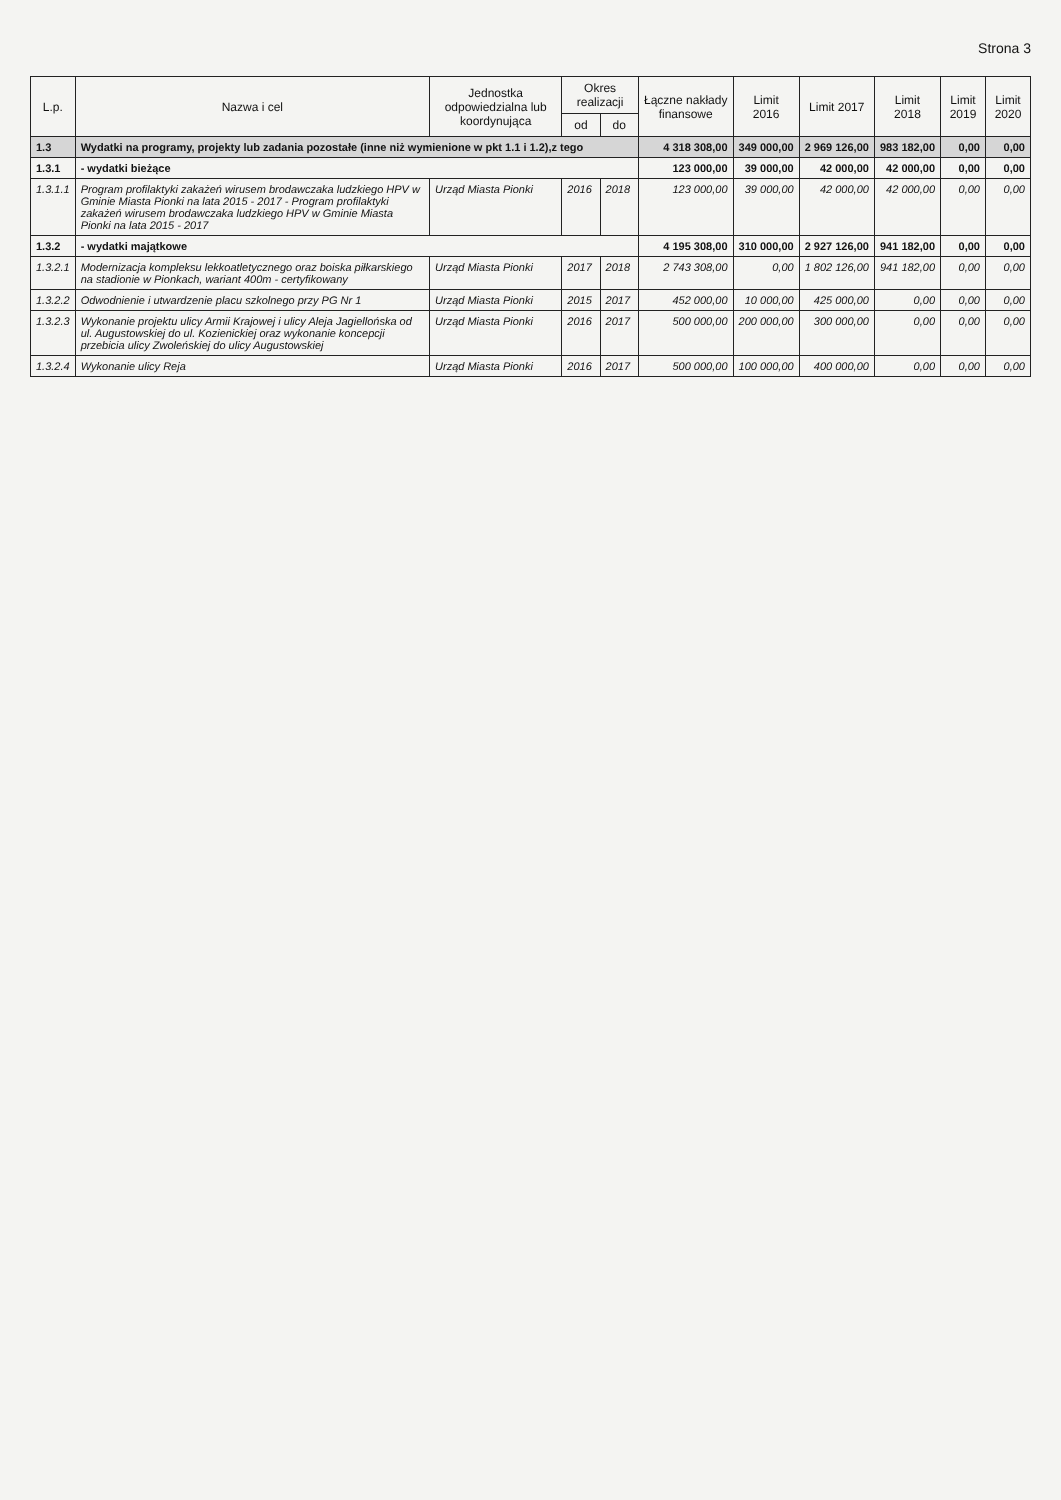Strona 3
| L.p. | Nazwa i cel | Jednostka odpowiedzialna lub koordynująca | Okres realizacji | | Łączne nakłady finansowe | Limit 2016 | Limit 2017 | Limit 2018 | Limit 2019 | Limit 2020 |
| --- | --- | --- | --- | --- | --- | --- | --- | --- | --- | --- |
| | | | od | do | | | | | | |
| 1.3 | Wydatki na programy, projekty lub zadania pozostałe (inne niż wymienione w pkt 1.1 i 1.2),z tego | | | | 4 318 308,00 | 349 000,00 | 2 969 126,00 | 983 182,00 | 0,00 | 0,00 |
| 1.3.1 | - wydatki bieżące | | | | 123 000,00 | 39 000,00 | 42 000,00 | 42 000,00 | 0,00 | 0,00 |
| 1.3.1.1 | Program profilaktyki zakażeń wirusem brodawczaka ludzkiego HPV w Gminie Miasta Pionki na lata 2015 - 2017 - Program profilaktyki zakażeń wirusem brodawczaka ludzkiego HPV w Gminie Miasta Pionki na lata 2015 - 2017 | Urząd Miasta Pionki | 2016 | 2018 | 123 000,00 | 39 000,00 | 42 000,00 | 42 000,00 | 0,00 | 0,00 |
| 1.3.2 | - wydatki majątkowe | | | | 4 195 308,00 | 310 000,00 | 2 927 126,00 | 941 182,00 | 0,00 | 0,00 |
| 1.3.2.1 | Modernizacja kompleksu lekkoatletycznego oraz boiska piłkarskiego na stadionie w Pionkach, wariant 400m - certyfikowany | Urząd Miasta Pionki | 2017 | 2018 | 2 743 308,00 | 0,00 | 1 802 126,00 | 941 182,00 | 0,00 | 0,00 |
| 1.3.2.2 | Odwodnienie i utwardzenie placu szkolnego przy PG Nr 1 | Urząd Miasta Pionki | 2015 | 2017 | 452 000,00 | 10 000,00 | 425 000,00 | 0,00 | 0,00 | 0,00 |
| 1.3.2.3 | Wykonanie projektu ulicy Armii Krajowej i ulicy Aleja Jagiellońska od ul. Augustowskiej do ul. Kozienickiej oraz wykonanie koncepcji przebicia ulicy Zwoleńskiej do ulicy Augustowskiej | Urząd Miasta Pionki | 2016 | 2017 | 500 000,00 | 200 000,00 | 300 000,00 | 0,00 | 0,00 | 0,00 |
| 1.3.2.4 | Wykonanie ulicy Reja | Urząd Miasta Pionki | 2016 | 2017 | 500 000,00 | 100 000,00 | 400 000,00 | 0,00 | 0,00 | 0,00 |